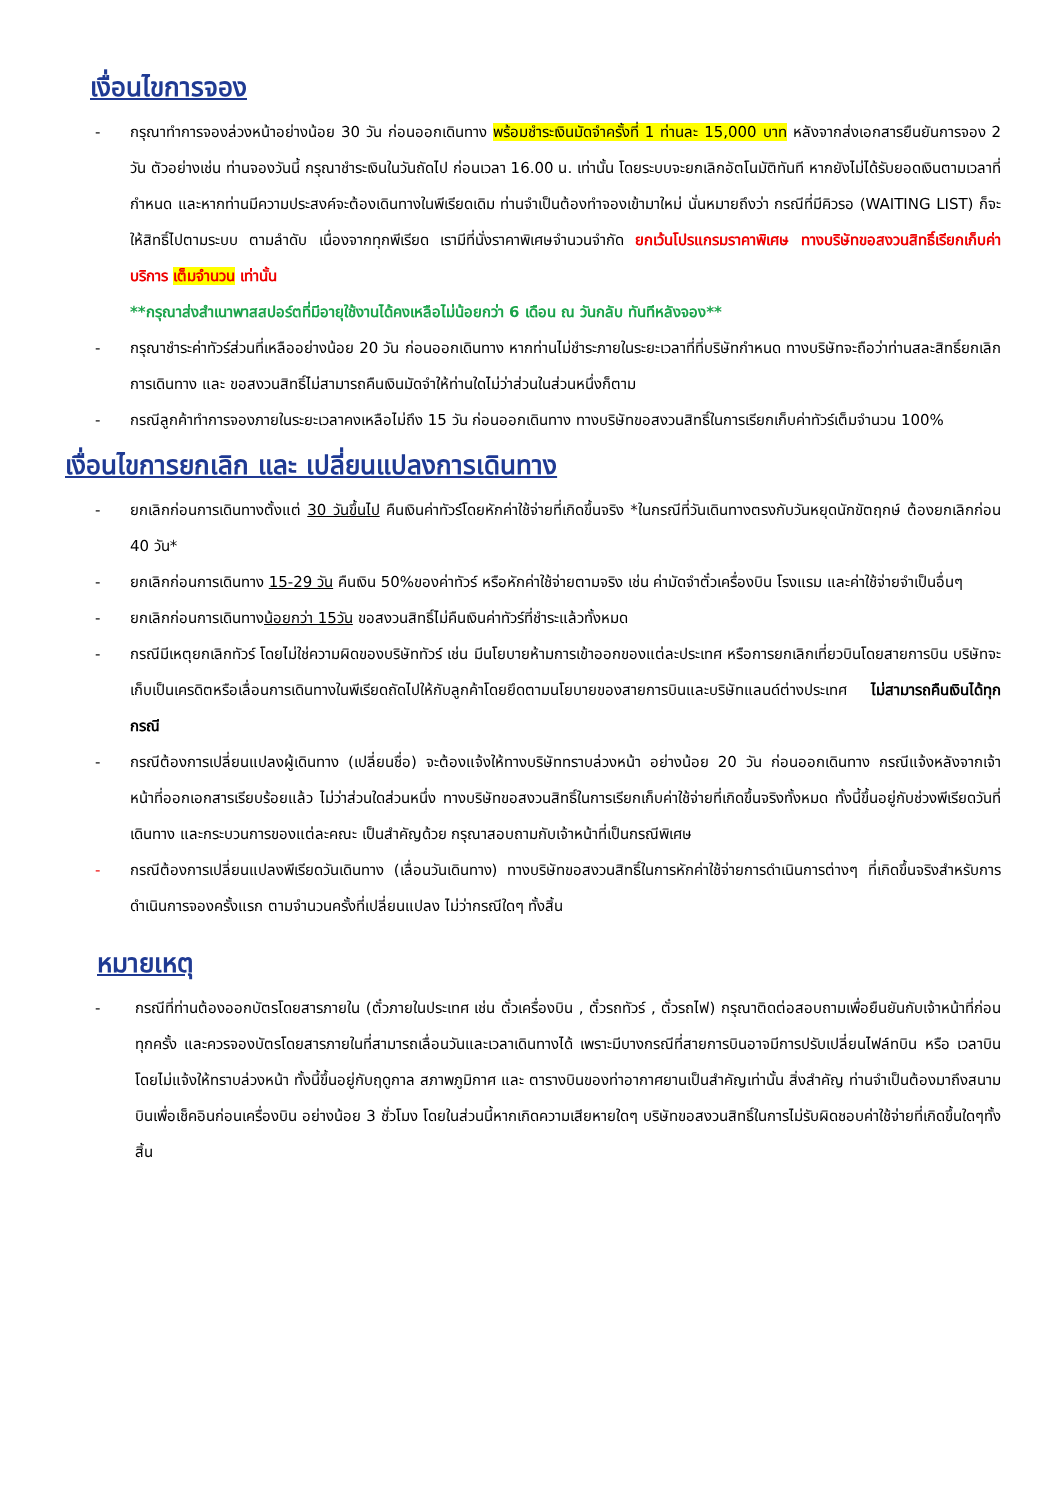เงื่อนไขการจอง
- กรุณาทำการจองล่วงหน้าอย่างน้อย 30 วัน ก่อนออกเดินทาง พร้อมชำระเงินมัดจำครั้งที่ 1 ท่านละ 15,000 บาท หลังจากส่งเอกสารยืนยันการจอง 2 วัน ตัวอย่างเช่น ท่านจองวันนี้ กรุณาชำระเงินในวันถัดไป ก่อนเวลา 16.00 น. เท่านั้น โดยระบบจะยกเลิกอัตโนมัติทันที หากยังไม่ได้รับยอดเงินตามเวลาที่กำหนด และหากท่านมีความประสงค์จะต้องเดินทางในพีเรียดเดิม ท่านจำเป็นต้องทำจองเข้ามาใหม่ นั่นหมายถึงว่า กรณีที่มีคิวรอ (WAITING LIST) ก็จะให้สิทธิ์ไปตามระบบ ตามลำดับ เนื่องจากทุกพีเรียด เรามีที่นั่งราคาพิเศษจำนวนจำกัด ยกเว้นโปรแกรมราคาพิเศษ ทางบริษัทขอสงวนสิทธิ์เรียกเก็บค่าบริการ เต็มจำนวน เท่านั้น
**กรุณาส่งสำเนาพาสสปอร์ตที่มีอายุใช้งานได้คงเหลือไม่น้อยกว่า 6 เดือน ณ วันกลับ ทันทีหลังจอง**
- กรุณาชำระค่าทัวร์ส่วนที่เหลืออย่างน้อย 20 วัน ก่อนออกเดินทาง หากท่านไม่ชำระภายในระยะเวลาที่ที่บริษัทกำหนด ทางบริษัทจะถือว่าท่านสละสิทธิ์ยกเลิกการเดินทาง และ ขอสงวนสิทธิ์ไม่สามารถคืนเงินมัดจำให้ท่านใดไม่ว่าส่วนในส่วนหนึ่งก็ตาม
- กรณีลูกค้าทำการจองภายในระยะเวลาคงเหลือไม่ถึง 15 วัน ก่อนออกเดินทาง ทางบริษัทขอสงวนสิทธิ์ในการเรียกเก็บค่าทัวร์เต็มจำนวน 100%
เงื่อนไขการยกเลิก และ เปลี่ยนแปลงการเดินทาง
- ยกเลิกก่อนการเดินทางตั้งแต่ 30 วันขึ้นไป คืนเงินค่าทัวร์โดยหักค่าใช้จ่ายที่เกิดขึ้นจริง *ในกรณีที่วันเดินทางตรงกับวันหยุดนักขัตฤกษ์ ต้องยกเลิกก่อน 40 วัน*
- ยกเลิกก่อนการเดินทาง 15-29 วัน คืนเงิน 50%ของค่าทัวร์ หรือหักค่าใช้จ่ายตามจริง เช่น ค่ามัดจำตั๋วเครื่องบิน โรงแรม และค่าใช้จ่ายจำเป็นอื่นๆ
- ยกเลิกก่อนการเดินทางน้อยกว่า 15วัน ขอสงวนสิทธิ์ไม่คืนเงินค่าทัวร์ที่ชำระแล้วทั้งหมด
- กรณีมีเหตุยกเลิกทัวร์ โดยไม่ใช่ความผิดของบริษัททัวร์ เช่น มีนโยบายห้ามการเข้าออกของแต่ละประเทศ หรือการยกเลิกเที่ยวบินโดยสายการบิน บริษัทจะเก็บเป็นเครดิตหรือเลื่อนการเดินทางในพีเรียดถัดไปให้กับลูกค้าโดยยึดตามนโยบายของสายการบินและบริษัทแลนด์ต่างประเทศ ไม่สามารถคืนเงินได้ทุกกรณี
- กรณีต้องการเปลี่ยนแปลงผู้เดินทาง (เปลี่ยนชื่อ) จะต้องแจ้งให้ทางบริษัททราบล่วงหน้า อย่างน้อย 20 วัน ก่อนออกเดินทาง กรณีแจ้งหลังจากเจ้าหน้าที่ออกเอกสารเรียบร้อยแล้ว ไม่ว่าส่วนใดส่วนหนึ่ง ทางบริษัทขอสงวนสิทธิ์ในการเรียกเก็บค่าใช้จ่ายที่เกิดขึ้นจริงทั้งหมด ทั้งนี้ขึ้นอยู่กับช่วงพีเรียดวันที่เดินทาง และกระบวนการของแต่ละคณะ เป็นสำคัญด้วย กรุณาสอบถามกับเจ้าหน้าที่เป็นกรณีพิเศษ
- กรณีต้องการเปลี่ยนแปลงพีเรียดวันเดินทาง (เลื่อนวันเดินทาง) ทางบริษัทขอสงวนสิทธิ์ในการหักค่าใช้จ่ายการดำเนินการต่างๆ ที่เกิดขึ้นจริงสำหรับการดำเนินการจองครั้งแรก ตามจำนวนครั้งที่เปลี่ยนแปลง ไม่ว่ากรณีใดๆ ทั้งสิ้น
หมายเหตุ
- กรณีที่ท่านต้องออกบัตรโดยสารภายใน (ตั๋วภายในประเทศ เช่น ตั๋วเครื่องบิน , ตั๋วรถทัวร์ , ตั๋วรถไฟ) กรุณาติดต่อสอบถามเพื่อยืนยันกับเจ้าหน้าที่ก่อนทุกครั้ง และควรจองบัตรโดยสารภายในที่สามารถเลื่อนวันและเวลาเดินทางได้ เพราะมีบางกรณีที่สายการบินอาจมีการปรับเปลี่ยนไฟล์ทบิน หรือ เวลาบิน โดยไม่แจ้งให้ทราบล่วงหน้า ทั้งนี้ขึ้นอยู่กับฤดูกาล สภาพภูมิกาศ และ ตารางบินของท่าอากาศยานเป็นสำคัญเท่านั้น สิ่งสำคัญ ท่านจำเป็นต้องมาถึงสนามบินเพื่อเช็คอินก่อนเครื่องบิน อย่างน้อย 3 ชั่วโมง โดยในส่วนนี้หากเกิดความเสียหายใดๆ บริษัทขอสงวนสิทธิ์ในการไม่รับผิดชอบค่าใช้จ่ายที่เกิดขึ้นใดๆทั้งสิ้น